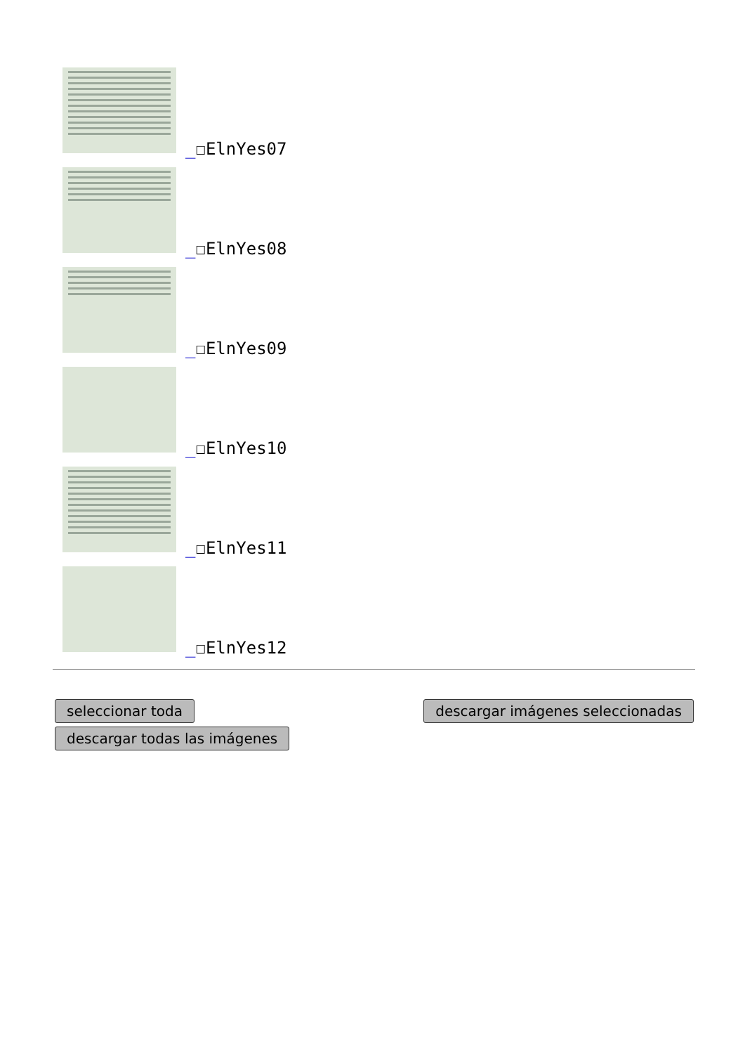_☐ElnYes07
_☐ElnYes08
_☐ElnYes09
_☐ElnYes10
_☐ElnYes11
_☐ElnYes12
seleccionar toda
descargar todas las imágenes
descargar imágenes seleccionadas